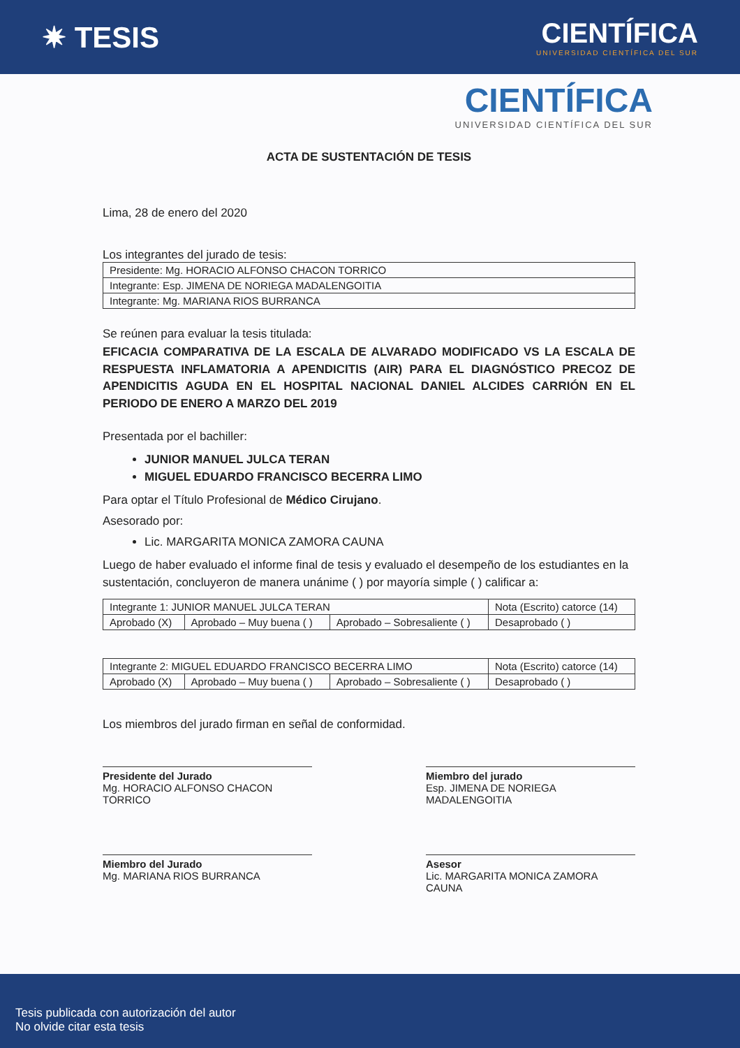✷ TESIS
CIENTÍFICA
UNIVERSIDAD CIENTÍFICA DEL SUR
CIENTÍFICA
UNIVERSIDAD CIENTÍFICA DEL SUR
ACTA DE SUSTENTACIÓN DE TESIS
Lima, 28 de enero del 2020
Los integrantes del jurado de tesis:
| Presidente: Mg. HORACIO ALFONSO CHACON TORRICO |
| Integrante: Esp. JIMENA DE NORIEGA MADALENGOITIA |
| Integrante: Mg. MARIANA RIOS BURRANCA |
Se reúnen para evaluar la tesis titulada:
EFICACIA COMPARATIVA DE LA ESCALA DE ALVARADO MODIFICADO VS LA ESCALA DE RESPUESTA INFLAMATORIA A APENDICITIS (AIR) PARA EL DIAGNÓSTICO PRECOZ DE APENDICITIS AGUDA EN EL HOSPITAL NACIONAL DANIEL ALCIDES CARRIÓN EN EL PERIODO DE ENERO A MARZO DEL 2019
Presentada por el bachiller:
JUNIOR MANUEL JULCA TERAN
MIGUEL EDUARDO FRANCISCO BECERRA LIMO
Para optar el Título Profesional de Médico Cirujano.
Asesorado por:
Lic. MARGARITA MONICA ZAMORA CAUNA
Luego de haber evaluado el informe final de tesis y evaluado el desempeño de los estudiantes en la sustentación, concluyeron de manera unánime ( ) por mayoría simple ( ) calificar a:
| Integrante 1: JUNIOR MANUEL JULCA TERAN | | | Nota (Escrito) catorce (14) |
| Aprobado (X) | Aprobado – Muy buena ( ) | Aprobado – Sobresaliente ( ) | Desaprobado ( ) |
| Integrante 2: MIGUEL EDUARDO FRANCISCO BECERRA LIMO | | | Nota (Escrito) catorce (14) |
| Aprobado (X) | Aprobado – Muy buena ( ) | Aprobado – Sobresaliente ( ) | Desaprobado ( ) |
Los miembros del jurado firman en señal de conformidad.
Presidente del Jurado
Mg. HORACIO ALFONSO CHACON TORRICO
Miembro del jurado
Esp. JIMENA DE NORIEGA MADALENGOITIA
Miembro del Jurado
Mg. MARIANA RIOS BURRANCA
Asesor
Lic. MARGARITA MONICA ZAMORA CAUNA
Tesis publicada con autorización del autor
No olvide citar esta tesis